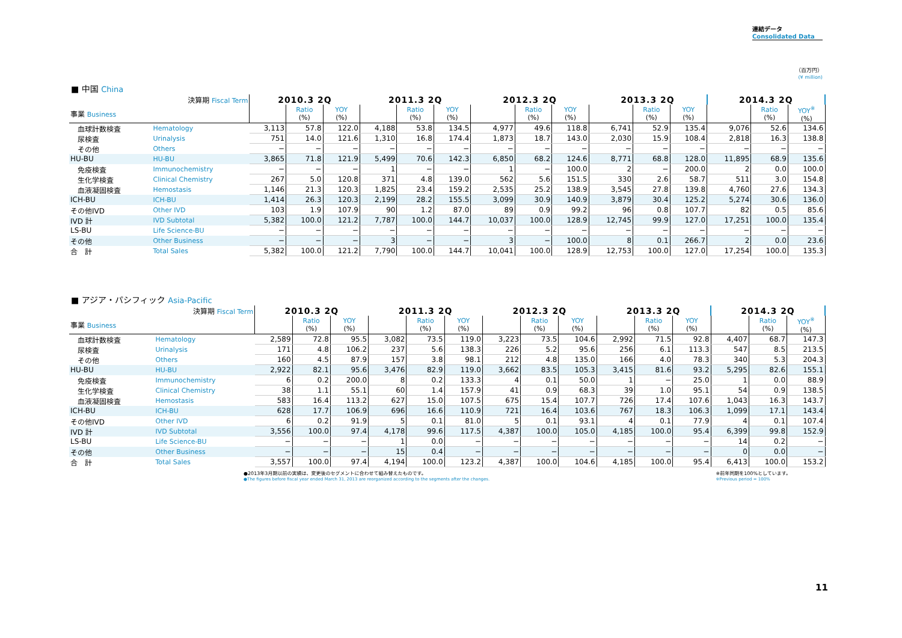連結データ
Consolidated Data
（百万円）
(¥ million)
■ 中国 China
| 決算期 Fiscal Term | | 2010.3 2Q | | | 2011.3 2Q | | | 2012.3 2Q | | | 2013.3 2Q | | | 2014.3 2Q | | |
| 事業 Business | | | Ratio (%) | YOY (%) | | Ratio (%) | YOY (%) | | Ratio (%) | YOY (%) | | Ratio (%) | YOY (%) | | Ratio (%) | YOY<sup>※</sup> (%) |
| 血球計数検査 | Hematology | 3,113 | 57.8 | 122.0 | 4,188 | 53.8 | 134.5 | 4,977 | 49.6 | 118.8 | 6,741 | 52.9 | 135.4 | 9,076 | 52.6 | 134.6 |
| 尿検査 | Urinalysis | 751 | 14.0 | 121.6 | 1,310 | 16.8 | 174.4 | 1,873 | 18.7 | 143.0 | 2,030 | 15.9 | 108.4 | 2,818 | 16.3 | 138.8 |
| その他 | Others | − | − | − | − | − | − | − | − | − | − | − | − | − | − | − |
| HU-BU | HU-BU | 3,865 | 71.8 | 121.9 | 5,499 | 70.6 | 142.3 | 6,850 | 68.2 | 124.6 | 8,771 | 68.8 | 128.0 | 11,895 | 68.9 | 135.6 |
| 免疫検査 | Immunochemistry | − | − | − | 1 | − | − | 1 | − | 100.0 | 2 | − | 200.0 | 2 | 0.0 | 100.0 |
| 生化学検査 | Clinical Chemistry | 267 | 5.0 | 120.8 | 371 | 4.8 | 139.0 | 562 | 5.6 | 151.5 | 330 | 2.6 | 58.7 | 511 | 3.0 | 154.8 |
| 血液凝固検査 | Hemostasis | 1,146 | 21.3 | 120.3 | 1,825 | 23.4 | 159.2 | 2,535 | 25.2 | 138.9 | 3,545 | 27.8 | 139.8 | 4,760 | 27.6 | 134.3 |
| ICH-BU | ICH-BU | 1,414 | 26.3 | 120.3 | 2,199 | 28.2 | 155.5 | 3,099 | 30.9 | 140.9 | 3,879 | 30.4 | 125.2 | 5,274 | 30.6 | 136.0 |
| その他IVD | Other IVD | 103 | 1.9 | 107.9 | 90 | 1.2 | 87.0 | 89 | 0.9 | 99.2 | 96 | 0.8 | 107.7 | 82 | 0.5 | 85.6 |
| IVD 計 | IVD Subtotal | 5,382 | 100.0 | 121.2 | 7,787 | 100.0 | 144.7 | 10,037 | 100.0 | 128.9 | 12,745 | 99.9 | 127.0 | 17,251 | 100.0 | 135.4 |
| LS-BU | Life Science-BU | − | − | − | − | − | − | − | − | − | − | − | − | − | − | − |
| その他 | Other Business | − | − | − | 3 | − | − | 3 | − | 100.0 | 8 | 0.1 | 266.7 | 2 | 0.0 | 23.6 |
| 合 計 | Total Sales | 5,382 | 100.0 | 121.2 | 7,790 | 100.0 | 144.7 | 10,041 | 100.0 | 128.9 | 12,753 | 100.0 | 127.0 | 17,254 | 100.0 | 135.3 |
■ アジア・パシフィック Asia-Pacific
| 決算期 Fiscal Term | | 2010.3 2Q | | | 2011.3 2Q | | | 2012.3 2Q | | | 2013.3 2Q | | | 2014.3 2Q | | |
| 事業 Business | | | Ratio (%) | YOY (%) | | Ratio (%) | YOY (%) | | Ratio (%) | YOY (%) | | Ratio (%) | YOY (%) | | Ratio (%) | YOY<sup>※</sup> (%) |
| 血球計数検査 | Hematology | 2,589 | 72.8 | 95.5 | 3,082 | 73.5 | 119.0 | 3,223 | 73.5 | 104.6 | 2,992 | 71.5 | 92.8 | 4,407 | 68.7 | 147.3 |
| 尿検査 | Urinalysis | 171 | 4.8 | 106.2 | 237 | 5.6 | 138.3 | 226 | 5.2 | 95.6 | 256 | 6.1 | 113.3 | 547 | 8.5 | 213.5 |
| その他 | Others | 160 | 4.5 | 87.9 | 157 | 3.8 | 98.1 | 212 | 4.8 | 135.0 | 166 | 4.0 | 78.3 | 340 | 5.3 | 204.3 |
| HU-BU | HU-BU | 2,922 | 82.1 | 95.6 | 3,476 | 82.9 | 119.0 | 3,662 | 83.5 | 105.3 | 3,415 | 81.6 | 93.2 | 5,295 | 82.6 | 155.1 |
| 免疫検査 | Immunochemistry | 6 | 0.2 | 200.0 | 8 | 0.2 | 133.3 | 4 | 0.1 | 50.0 | 1 | − | 25.0 | 1 | 0.0 | 88.9 |
| 生化学検査 | Clinical Chemistry | 38 | 1.1 | 55.1 | 60 | 1.4 | 157.9 | 41 | 0.9 | 68.3 | 39 | 1.0 | 95.1 | 54 | 0.9 | 138.5 |
| 血液凝固検査 | Hemostasis | 583 | 16.4 | 113.2 | 627 | 15.0 | 107.5 | 675 | 15.4 | 107.7 | 726 | 17.4 | 107.6 | 1,043 | 16.3 | 143.7 |
| ICH-BU | ICH-BU | 628 | 17.7 | 106.9 | 696 | 16.6 | 110.9 | 721 | 16.4 | 103.6 | 767 | 18.3 | 106.3 | 1,099 | 17.1 | 143.4 |
| その他IVD | Other IVD | 6 | 0.2 | 91.9 | 5 | 0.1 | 81.0 | 5 | 0.1 | 93.1 | 4 | 0.1 | 77.9 | 4 | 0.1 | 107.4 |
| IVD 計 | IVD Subtotal | 3,556 | 100.0 | 97.4 | 4,178 | 99.6 | 117.5 | 4,387 | 100.0 | 105.0 | 4,185 | 100.0 | 95.4 | 6,399 | 99.8 | 152.9 |
| LS-BU | Life Science-BU | − | − | − | 1 | 0.0 | − | − | − | − | − | − | − | 14 | 0.2 | − |
| その他 | Other Business | − | − | − | 15 | 0.4 | − | − | − | − | − | − | − | 0 | 0.0 | − |
| 合 計 | Total Sales | 3,557 | 100.0 | 97.4 | 4,194 | 100.0 | 123.2 | 4,387 | 100.0 | 104.6 | 4,185 | 100.0 | 95.4 | 6,413 | 100.0 | 153.2 |
●2013年3月期以前の実績は、変更後のセグメントに合わせて組み替えたものです。
●The figures before fiscal year ended March 31, 2013 are reorganized according to the segments after the changes.
※前年同期を100%としています。
※Previous period = 100%
11